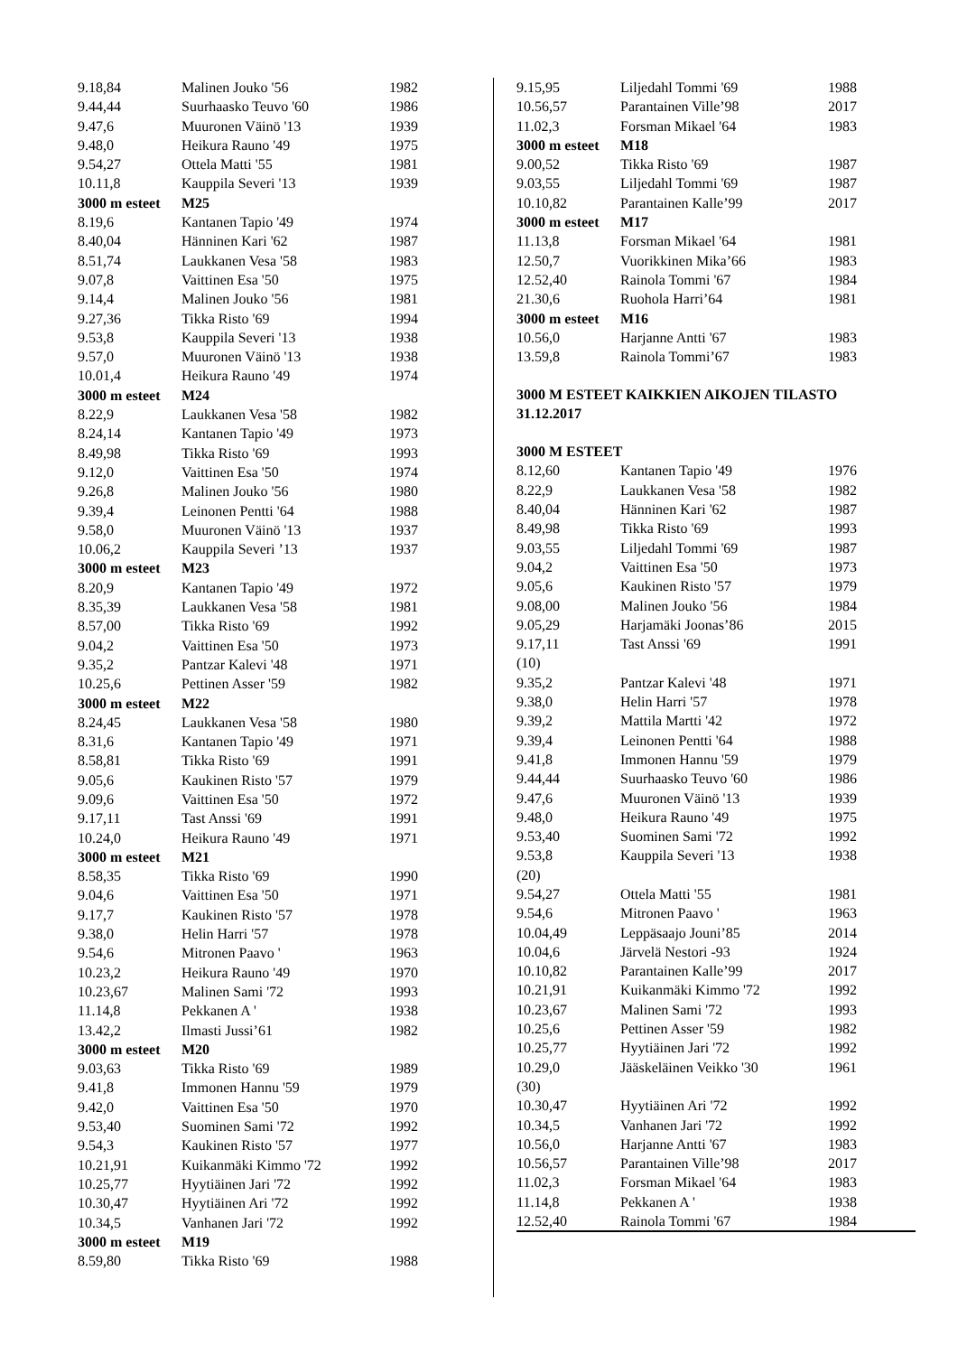| 9.18,84 | Malinen Jouko '56 | 1982 |
| 9.44,44 | Suurhaasko Teuvo '60 | 1986 |
| 9.47,6 | Muuronen Väinö '13 | 1939 |
| 9.48,0 | Heikura Rauno '49 | 1975 |
| 9.54,27 | Ottela Matti '55 | 1981 |
| 10.11,8 | Kauppila Severi '13 | 1939 |
| 3000 m esteet | M25 | |
| 8.19,6 | Kantanen Tapio '49 | 1974 |
| 8.40,04 | Hänninen Kari '62 | 1987 |
| 8.51,74 | Laukkanen Vesa '58 | 1983 |
| 9.07,8 | Vaittinen Esa '50 | 1975 |
| 9.14,4 | Malinen Jouko '56 | 1981 |
| 9.27,36 | Tikka Risto '69 | 1994 |
| 9.53,8 | Kauppila Severi '13 | 1938 |
| 9.57,0 | Muuronen Väinö '13 | 1938 |
| 10.01,4 | Heikura Rauno '49 | 1974 |
| 3000 m esteet | M24 | |
| 8.22,9 | Laukkanen Vesa '58 | 1982 |
| 8.24,14 | Kantanen Tapio '49 | 1973 |
| 8.49,98 | Tikka Risto '69 | 1993 |
| 9.12,0 | Vaittinen Esa '50 | 1974 |
| 9.26,8 | Malinen Jouko '56 | 1980 |
| 9.39,4 | Leinonen Pentti '64 | 1988 |
| 9.58,0 | Muuronen Väinö '13 | 1937 |
| 10.06,2 | Kauppila Severi ’13 | 1937 |
| 3000 m esteet | M23 | |
| 8.20,9 | Kantanen Tapio '49 | 1972 |
| 8.35,39 | Laukkanen Vesa '58 | 1981 |
| 8.57,00 | Tikka Risto '69 | 1992 |
| 9.04,2 | Vaittinen Esa '50 | 1973 |
| 9.35,2 | Pantzar Kalevi '48 | 1971 |
| 10.25,6 | Pettinen Asser '59 | 1982 |
| 3000 m esteet | M22 | |
| 8.24,45 | Laukkanen Vesa '58 | 1980 |
| 8.31,6 | Kantanen Tapio '49 | 1971 |
| 8.58,81 | Tikka Risto '69 | 1991 |
| 9.05,6 | Kaukinen Risto '57 | 1979 |
| 9.09,6 | Vaittinen Esa '50 | 1972 |
| 9.17,11 | Tast Anssi '69 | 1991 |
| 10.24,0 | Heikura Rauno '49 | 1971 |
| 3000 m esteet | M21 | |
| 8.58,35 | Tikka Risto '69 | 1990 |
| 9.04,6 | Vaittinen Esa '50 | 1971 |
| 9.17,7 | Kaukinen Risto '57 | 1978 |
| 9.38,0 | Helin Harri '57 | 1978 |
| 9.54,6 | Mitronen Paavo ' | 1963 |
| 10.23,2 | Heikura Rauno '49 | 1970 |
| 10.23,67 | Malinen Sami '72 | 1993 |
| 11.14,8 | Pekkanen A ' | 1938 |
| 13.42,2 | Ilmasti Jussi’61 | 1982 |
| 3000 m esteet | M20 | |
| 9.03,63 | Tikka Risto '69 | 1989 |
| 9.41,8 | Immonen Hannu '59 | 1979 |
| 9.42,0 | Vaittinen Esa '50 | 1970 |
| 9.53,40 | Suominen Sami '72 | 1992 |
| 9.54,3 | Kaukinen Risto '57 | 1977 |
| 10.21,91 | Kuikanmäki Kimmo '72 | 1992 |
| 10.25,77 | Hyytiäinen Jari '72 | 1992 |
| 10.30,47 | Hyytiäinen Ari '72 | 1992 |
| 10.34,5 | Vanhanen Jari '72 | 1992 |
| 3000 m esteet | M19 | |
| 8.59,80 | Tikka Risto '69 | 1988 |
| 9.15,95 | Liljedahl Tommi '69 | 1988 |
| 10.56,57 | Parantainen Ville’98 | 2017 |
| 11.02,3 | Forsman Mikael '64 | 1983 |
| 3000 m esteet | M18 | |
| 9.00,52 | Tikka Risto '69 | 1987 |
| 9.03,55 | Liljedahl Tommi '69 | 1987 |
| 10.10,82 | Parantainen Kalle’99 | 2017 |
| 3000 m esteet | M17 | |
| 11.13,8 | Forsman Mikael '64 | 1981 |
| 12.50,7 | Vuorikkinen Mika’66 | 1983 |
| 12.52,40 | Rainola Tommi '67 | 1984 |
| 21.30,6 | Ruohola Harri’64 | 1981 |
| 3000 m esteet | M16 | |
| 10.56,0 | Harjanne Antti '67 | 1983 |
| 13.59,8 | Rainola Tommi’67 | 1983 |
3000 M ESTEET KAIKKIEN AIKOJEN TILASTO
31.12.2017
3000 M ESTEET
| 8.12,60 | Kantanen Tapio '49 | 1976 |
| 8.22,9 | Laukkanen Vesa '58 | 1982 |
| 8.40,04 | Hänninen Kari '62 | 1987 |
| 8.49,98 | Tikka Risto '69 | 1993 |
| 9.03,55 | Liljedahl Tommi '69 | 1987 |
| 9.04,2 | Vaittinen Esa '50 | 1973 |
| 9.05,6 | Kaukinen Risto '57 | 1979 |
| 9.08,00 | Malinen Jouko '56 | 1984 |
| 9.05,29 | Harjamäki Joonas’86 | 2015 |
| 9.17,11 | Tast Anssi '69 | 1991 |
| (10) | | |
| 9.35,2 | Pantzar Kalevi '48 | 1971 |
| 9.38,0 | Helin Harri '57 | 1978 |
| 9.39,2 | Mattila Martti '42 | 1972 |
| 9.39,4 | Leinonen Pentti '64 | 1988 |
| 9.41,8 | Immonen Hannu '59 | 1979 |
| 9.44,44 | Suurhaasko Teuvo '60 | 1986 |
| 9.47,6 | Muuronen Väinö '13 | 1939 |
| 9.48,0 | Heikura Rauno '49 | 1975 |
| 9.53,40 | Suominen Sami '72 | 1992 |
| 9.53,8 | Kauppila Severi '13 | 1938 |
| (20) | | |
| 9.54,27 | Ottela Matti '55 | 1981 |
| 9.54,6 | Mitronen Paavo ' | 1963 |
| 10.04,49 | Leppäsaajo Jouni’85 | 2014 |
| 10.04,6 | Järvelä Nestori -93 | 1924 |
| 10.10,82 | Parantainen Kalle’99 | 2017 |
| 10.21,91 | Kuikanmäki Kimmo '72 | 1992 |
| 10.23,67 | Malinen Sami '72 | 1993 |
| 10.25,6 | Pettinen Asser '59 | 1982 |
| 10.25,77 | Hyytiäinen Jari '72 | 1992 |
| 10.29,0 | Jääskeläinen Veikko '30 | 1961 |
| (30) | | |
| 10.30,47 | Hyytiäinen Ari '72 | 1992 |
| 10.34,5 | Vanhanen Jari '72 | 1992 |
| 10.56,0 | Harjanne Antti '67 | 1983 |
| 10.56,57 | Parantainen Ville’98 | 2017 |
| 11.02,3 | Forsman Mikael '64 | 1983 |
| 11.14,8 | Pekkanen A ' | 1938 |
| 12.52,40 | Rainola Tommi '67 | 1984 |